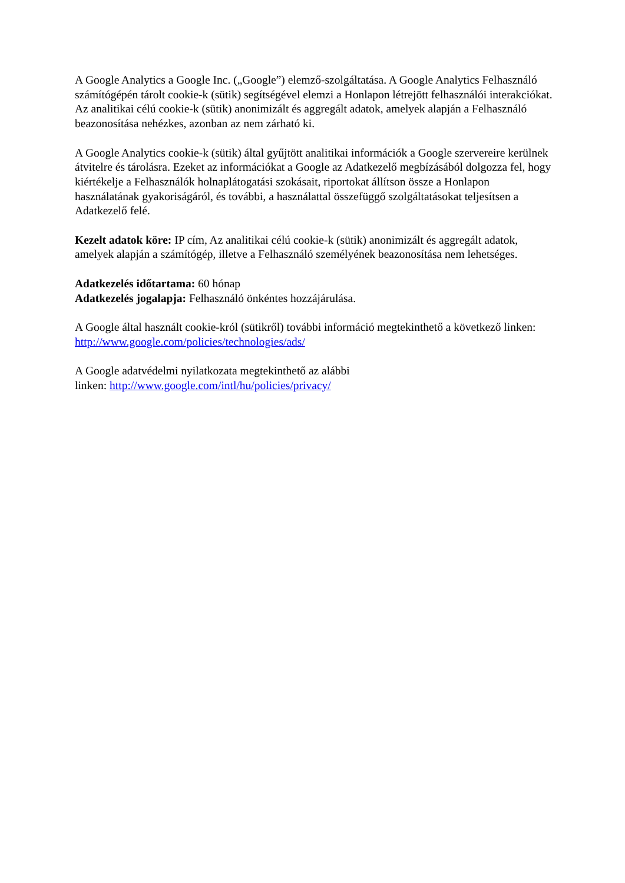A Google Analytics a Google Inc. („Google”) elemző-szolgáltatása. A Google Analytics Felhasználó számítógépén tárolt cookie-k (sütik) segítségével elemzi a Honlapon létrejött felhasználói interakciókat. Az analitikai célú cookie-k (sütik) anonimizált és aggregált adatok, amelyek alapján a Felhasználó beazonosítása nehézkes, azonban az nem zárható ki.
A Google Analytics cookie-k (sütik) által gyűjtött analitikai információk a Google szervereire kerülnek átvitelre és tárolásra. Ezeket az információkat a Google az Adatkezelő megbízásából dolgozza fel, hogy kiértékelje a Felhasználók holnaplátogatási szokásait, riportokat állítson össze a Honlapon használatának gyakoriságáról, és további, a használattal összefüggő szolgáltatásokat teljesítsen a Adatkezelő felé.
Kezelt adatok köre: IP cím, Az analitikai célú cookie-k (sütik) anonimizált és aggregált adatok, amelyek alapján a számítógép, illetve a Felhasználó személyének beazonosítása nem lehetséges.
Adatkezelés időtartama: 60 hónap
Adatkezelés jogalapja: Felhasználó önkéntes hozzájárulása.
A Google által használt cookie-król (sütikről) további információ megtekinthető a következő linken: http://www.google.com/policies/technologies/ads/
A Google adatvédelmi nyilatkozata megtekinthető az alábbi
linken: http://www.google.com/intl/hu/policies/privacy/